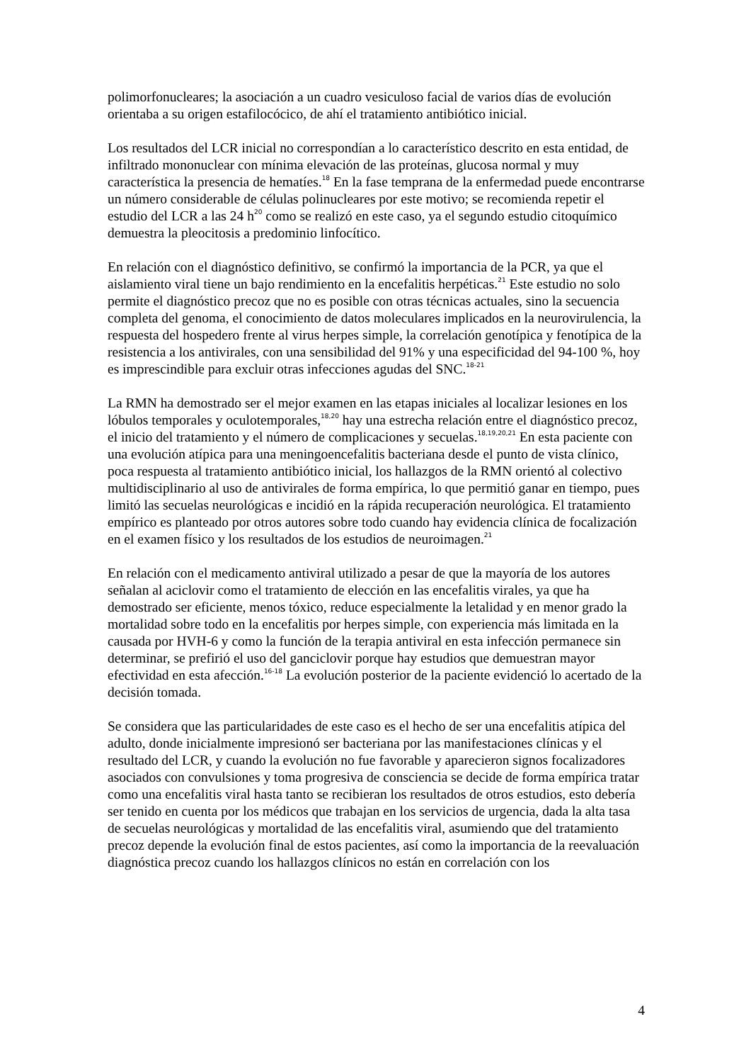polimorfonucleares; la asociación a un cuadro vesiculoso facial de varios días de evolución orientaba a su origen estafilocócico, de ahí el tratamiento antibiótico inicial.
Los resultados del LCR inicial no correspondían a lo característico descrito en esta entidad, de infiltrado mononuclear con mínima elevación de las proteínas, glucosa normal y muy característica la presencia de hematíes.<sup>18</sup> En la fase temprana de la enfermedad puede encontrarse un número considerable de células polinucleares por este motivo; se recomienda repetir el estudio del LCR a las 24 h<sup>20</sup> como se realizó en este caso, ya el segundo estudio citoquímico demuestra la pleocitosis a predominio linfocítico.
En relación con el diagnóstico definitivo, se confirmó la importancia de la PCR, ya que el aislamiento viral tiene un bajo rendimiento en la encefalitis herpéticas.<sup>21</sup> Este estudio no solo permite el diagnóstico precoz que no es posible con otras técnicas actuales, sino la secuencia completa del genoma, el conocimiento de datos moleculares implicados en la neurovirulencia, la respuesta del hospedero frente al virus herpes simple, la correlación genotípica y fenotípica de la resistencia a los antivirales, con una sensibilidad del 91% y una especificidad del 94-100 %, hoy es imprescindible para excluir otras infecciones agudas del SNC.<sup>18-21</sup>
La RMN ha demostrado ser el mejor examen en las etapas iniciales al localizar lesiones en los lóbulos temporales y oculotemporales,<sup>18,20</sup> hay una estrecha relación entre el diagnóstico precoz, el inicio del tratamiento y el número de complicaciones y secuelas.<sup>18,19,20,21</sup> En esta paciente con una evolución atípica para una meningoencefalitis bacteriana desde el punto de vista clínico, poca respuesta al tratamiento antibiótico inicial, los hallazgos de la RMN orientó al colectivo multidisciplinario al uso de antivirales de forma empírica, lo que permitió ganar en tiempo, pues limitó las secuelas neurológicas e incidió en la rápida recuperación neurológica. El tratamiento empírico es planteado por otros autores sobre todo cuando hay evidencia clínica de focalización en el examen físico y los resultados de los estudios de neuroimagen.<sup>21</sup>
En relación con el medicamento antiviral utilizado a pesar de que la mayoría de los autores señalan al aciclovir como el tratamiento de elección en las encefalitis virales, ya que ha demostrado ser eficiente, menos tóxico, reduce especialmente la letalidad y en menor grado la mortalidad sobre todo en la encefalitis por herpes simple, con experiencia más limitada en la causada por HVH-6 y como la función de la terapia antiviral en esta infección permanece sin determinar, se prefirió el uso del ganciclovir porque hay estudios que demuestran mayor efectividad en esta afección.<sup>16-18</sup> La evolución posterior de la paciente evidenció lo acertado de la decisión tomada.
Se considera que las particularidades de este caso es el hecho de ser una encefalitis atípica del adulto, donde inicialmente impresionó ser bacteriana por las manifestaciones clínicas y el resultado del LCR, y cuando la evolución no fue favorable y aparecieron signos focalizadores asociados con convulsiones y toma progresiva de consciencia se decide de forma empírica tratar como una encefalitis viral hasta tanto se recibieran los resultados de otros estudios, esto debería ser tenido en cuenta por los médicos que trabajan en los servicios de urgencia, dada la alta tasa de secuelas neurológicas y mortalidad de las encefalitis viral, asumiendo que del tratamiento precoz depende la evolución final de estos pacientes, así como la importancia de la reevaluación diagnóstica precoz cuando los hallazgos clínicos no están en correlación con los
4